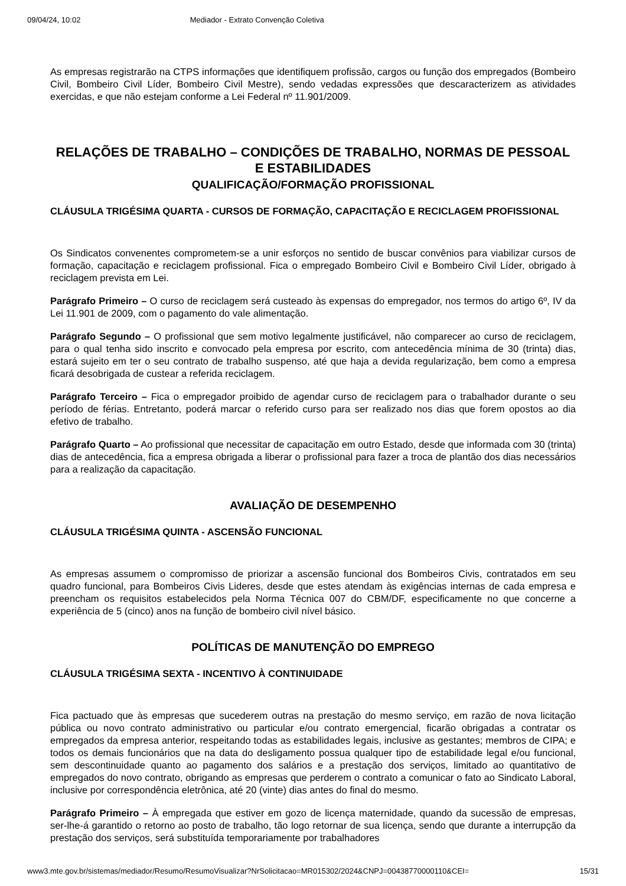09/04/24, 10:02 Mediador - Extrato Convenção Coletiva
As empresas registrarão na CTPS informações que identifiquem profissão, cargos ou função dos empregados (Bombeiro Civil, Bombeiro Civil Líder, Bombeiro Civil Mestre), sendo vedadas expressões que descaracterizem as atividades exercidas, e que não estejam conforme a Lei Federal nº 11.901/2009.
RELAÇÕES DE TRABALHO – CONDIÇÕES DE TRABALHO, NORMAS DE PESSOAL E ESTABILIDADES
QUALIFICAÇÃO/FORMAÇÃO PROFISSIONAL
CLÁUSULA TRIGÉSIMA QUARTA - CURSOS DE FORMAÇÃO, CAPACITAÇÃO E RECICLAGEM PROFISSIONAL
Os Sindicatos convenentes comprometem-se a unir esforços no sentido de buscar convênios para viabilizar cursos de formação, capacitação e reciclagem profissional. Fica o empregado Bombeiro Civil e Bombeiro Civil Líder, obrigado à reciclagem prevista em Lei.
Parágrafo Primeiro – O curso de reciclagem será custeado às expensas do empregador, nos termos do artigo 6º, IV da Lei 11.901 de 2009, com o pagamento do vale alimentação.
Parágrafo Segundo – O profissional que sem motivo legalmente justificável, não comparecer ao curso de reciclagem, para o qual tenha sido inscrito e convocado pela empresa por escrito, com antecedência mínima de 30 (trinta) dias, estará sujeito em ter o seu contrato de trabalho suspenso, até que haja a devida regularização, bem como a empresa ficará desobrigada de custear a referida reciclagem.
Parágrafo Terceiro – Fica o empregador proibido de agendar curso de reciclagem para o trabalhador durante o seu período de férias. Entretanto, poderá marcar o referido curso para ser realizado nos dias que forem opostos ao dia efetivo de trabalho.
Parágrafo Quarto – Ao profissional que necessitar de capacitação em outro Estado, desde que informada com 30 (trinta) dias de antecedência, fica a empresa obrigada a liberar o profissional para fazer a troca de plantão dos dias necessários para a realização da capacitação.
AVALIAÇÃO DE DESEMPENHO
CLÁUSULA TRIGÉSIMA QUINTA - ASCENSÃO FUNCIONAL
As empresas assumem o compromisso de priorizar a ascensão funcional dos Bombeiros Civis, contratados em seu quadro funcional, para Bombeiros Civis Lideres, desde que estes atendam às exigências internas de cada empresa e preencham os requisitos estabelecidos pela Norma Técnica 007 do CBM/DF, especificamente no que concerne a experiência de 5 (cinco) anos na função de bombeiro civil nível básico.
POLÍTICAS DE MANUTENÇÃO DO EMPREGO
CLÁUSULA TRIGÉSIMA SEXTA - INCENTIVO À CONTINUIDADE
Fica pactuado que às empresas que sucederem outras na prestação do mesmo serviço, em razão de nova licitação pública ou novo contrato administrativo ou particular e/ou contrato emergencial, ficarão obrigadas a contratar os empregados da empresa anterior, respeitando todas as estabilidades legais, inclusive as gestantes; membros de CIPA; e todos os demais funcionários que na data do desligamento possua qualquer tipo de estabilidade legal e/ou funcional, sem descontinuidade quanto ao pagamento dos salários e a prestação dos serviços, limitado ao quantitativo de empregados do novo contrato, obrigando as empresas que perderem o contrato a comunicar o fato ao Sindicato Laboral, inclusive por correspondência eletrônica, até 20 (vinte) dias antes do final do mesmo.
Parágrafo Primeiro – À empregada que estiver em gozo de licença maternidade, quando da sucessão de empresas, ser-lhe-á garantido o retorno ao posto de trabalho, tão logo retornar de sua licença, sendo que durante a interrupção da prestação dos serviços, será substituída temporariamente por trabalhadores
www3.mte.gov.br/sistemas/mediador/Resumo/ResumoVisualizar?NrSolicitacao=MR015302/2024&CNPJ=00438770000110&CEI= 15/31